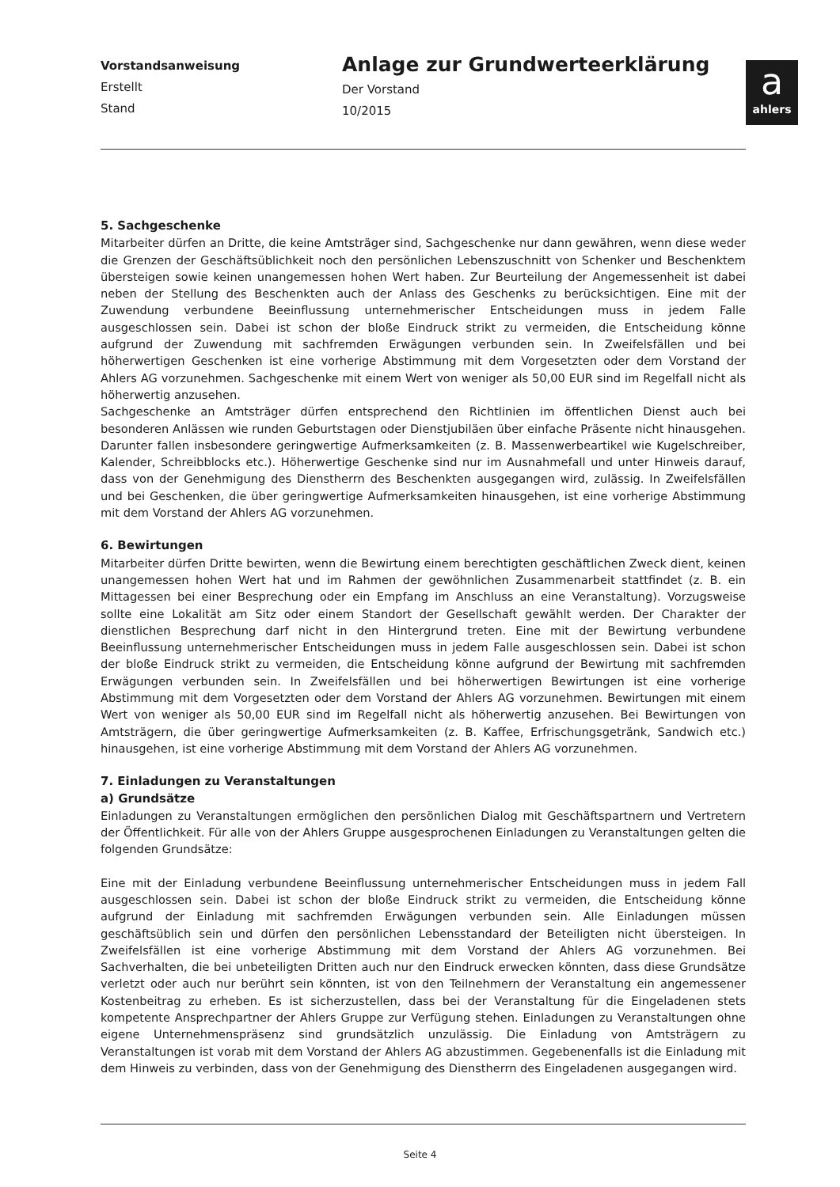Vorstandsanweisung
Erstellt
Stand
Anlage zur Grundwerteerklärung
Der Vorstand
10/2015
a
ahlers
5. Sachgeschenke
Mitarbeiter dürfen an Dritte, die keine Amtsträger sind, Sachgeschenke nur dann gewähren, wenn diese weder die Grenzen der Geschäftsüblichkeit noch den persönlichen Lebenszuschnitt von Schenker und Beschenktem übersteigen sowie keinen unangemessen hohen Wert haben. Zur Beurteilung der Angemessenheit ist dabei neben der Stellung des Beschenkten auch der Anlass des Geschenks zu berücksichtigen. Eine mit der Zuwendung verbundene Beeinflussung unternehmerischer Entscheidungen muss in jedem Falle ausgeschlossen sein. Dabei ist schon der bloße Eindruck strikt zu vermeiden, die Entscheidung könne aufgrund der Zuwendung mit sachfremden Erwägungen verbunden sein. In Zweifelsfällen und bei höherwertigen Geschenken ist eine vorherige Abstimmung mit dem Vorgesetzten oder dem Vorstand der Ahlers AG vorzunehmen. Sachgeschenke mit einem Wert von weniger als 50,00 EUR sind im Regelfall nicht als höherwertig anzusehen.
Sachgeschenke an Amtsträger dürfen entsprechend den Richtlinien im öffentlichen Dienst auch bei besonderen Anlässen wie runden Geburtstagen oder Dienstjubiläen über einfache Präsente nicht hinausgehen. Darunter fallen insbesondere geringwertige Aufmerksamkeiten (z. B. Massenwerbeartikel wie Kugelschreiber, Kalender, Schreibblocks etc.). Höherwertige Geschenke sind nur im Ausnahmefall und unter Hinweis darauf, dass von der Genehmigung des Dienstherrn des Beschenkten ausgegangen wird, zulässig. In Zweifelsfällen und bei Geschenken, die über geringwertige Aufmerksamkeiten hinausgehen, ist eine vorherige Abstimmung mit dem Vorstand der Ahlers AG vorzunehmen.
6. Bewirtungen
Mitarbeiter dürfen Dritte bewirten, wenn die Bewirtung einem berechtigten geschäftlichen Zweck dient, keinen unangemessen hohen Wert hat und im Rahmen der gewöhnlichen Zusammenarbeit stattfindet (z. B. ein Mittagessen bei einer Besprechung oder ein Empfang im Anschluss an eine Veranstaltung). Vorzugsweise sollte eine Lokalität am Sitz oder einem Standort der Gesellschaft gewählt werden. Der Charakter der dienstlichen Besprechung darf nicht in den Hintergrund treten. Eine mit der Bewirtung verbundene Beeinflussung unternehmerischer Entscheidungen muss in jedem Falle ausgeschlossen sein. Dabei ist schon der bloße Eindruck strikt zu vermeiden, die Entscheidung könne aufgrund der Bewirtung mit sachfremden Erwägungen verbunden sein. In Zweifelsfällen und bei höherwertigen Bewirtungen ist eine vorherige Abstimmung mit dem Vorgesetzten oder dem Vorstand der Ahlers AG vorzunehmen. Bewirtungen mit einem Wert von weniger als 50,00 EUR sind im Regelfall nicht als höherwertig anzusehen. Bei Bewirtungen von Amtsträgern, die über geringwertige Aufmerksamkeiten (z. B. Kaffee, Erfrischungsgetränk, Sandwich etc.) hinausgehen, ist eine vorherige Abstimmung mit dem Vorstand der Ahlers AG vorzunehmen.
7. Einladungen zu Veranstaltungen
a) Grundsätze
Einladungen zu Veranstaltungen ermöglichen den persönlichen Dialog mit Geschäftspartnern und Vertretern der Öffentlichkeit. Für alle von der Ahlers Gruppe ausgesprochenen Einladungen zu Veranstaltungen gelten die folgenden Grundsätze:
Eine mit der Einladung verbundene Beeinflussung unternehmerischer Entscheidungen muss in jedem Fall ausgeschlossen sein. Dabei ist schon der bloße Eindruck strikt zu vermeiden, die Entscheidung könne aufgrund der Einladung mit sachfremden Erwägungen verbunden sein. Alle Einladungen müssen geschäftsüblich sein und dürfen den persönlichen Lebensstandard der Beteiligten nicht übersteigen. In Zweifelsfällen ist eine vorherige Abstimmung mit dem Vorstand der Ahlers AG vorzunehmen. Bei Sachverhalten, die bei unbeteiligten Dritten auch nur den Eindruck erwecken könnten, dass diese Grundsätze verletzt oder auch nur berührt sein könnten, ist von den Teilnehmern der Veranstaltung ein angemessener Kostenbeitrag zu erheben. Es ist sicherzustellen, dass bei der Veranstaltung für die Eingeladenen stets kompetente Ansprechpartner der Ahlers Gruppe zur Verfügung stehen. Einladungen zu Veranstaltungen ohne eigene Unternehmenspräsenz sind grundsätzlich unzulässig. Die Einladung von Amtsträgern zu Veranstaltungen ist vorab mit dem Vorstand der Ahlers AG abzustimmen. Gegebenenfalls ist die Einladung mit dem Hinweis zu verbinden, dass von der Genehmigung des Dienstherrn des Eingeladenen ausgegangen wird.
Seite 4